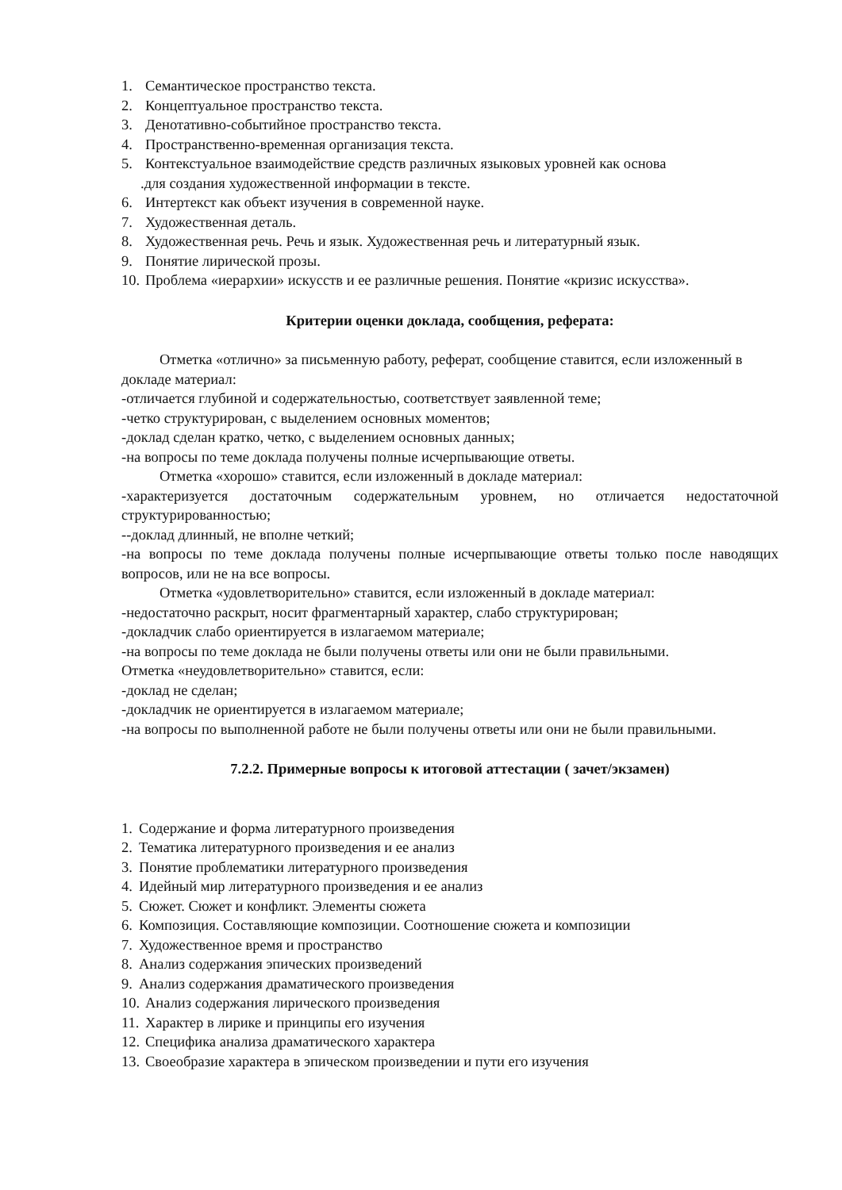1. Семантическое пространство текста.
2. Концептуальное пространство текста.
3. Денотативно-событийное пространство текста.
4. Пространственно-временная организация текста.
5. Контекстуальное взаимодействие средств различных языковых уровней как основа
.для создания художественной информации в тексте.
6. Интертекст как объект изучения в современной науке.
7. Художественная деталь.
8. Художественная речь. Речь и язык. Художественная речь и литературный язык.
9. Понятие лирической прозы.
10. Проблема «иерархии» искусств и ее различные решения. Понятие «кризис искусства».
Критерии оценки доклада, сообщения, реферата:
Отметка «отлично» за письменную работу, реферат, сообщение ставится, если изложенный в докладе материал:
-отличается глубиной и содержательностью, соответствует заявленной теме;
-четко структурирован, с выделением основных моментов;
-доклад сделан кратко, четко, с выделением основных данных;
-на вопросы по теме доклада получены полные исчерпывающие ответы.
Отметка «хорошо» ставится, если изложенный в докладе материал:
-характеризуется достаточным содержательным уровнем, но отличается недостаточной структурированностью;
--доклад длинный, не вполне четкий;
-на вопросы по теме доклада получены полные исчерпывающие ответы только после наводящих вопросов, или не на все вопросы.
Отметка «удовлетворительно» ставится, если изложенный в докладе материал:
-недостаточно раскрыт, носит фрагментарный характер, слабо структурирован;
-докладчик слабо ориентируется в излагаемом материале;
-на вопросы по теме доклада не были получены ответы или они не были правильными.
Отметка «неудовлетворительно» ставится, если:
-доклад не сделан;
-докладчик не ориентируется в излагаемом материале;
-на вопросы по выполненной работе не были получены ответы или они не были правильными.
7.2.2. Примерные вопросы к итоговой аттестации ( зачет/экзамен)
1. Содержание и форма литературного произведения
2. Тематика литературного произведения и ее анализ
3. Понятие проблематики литературного произведения
4. Идейный мир литературного произведения и ее анализ
5. Сюжет. Сюжет и конфликт. Элементы сюжета
6. Композиция. Составляющие композиции. Соотношение сюжета и композиции
7. Художественное время и пространство
8. Анализ содержания эпических произведений
9. Анализ содержания драматического произведения
10. Анализ содержания лирического произведения
11. Характер в лирике и принципы его изучения
12. Специфика анализа драматического характера
13. Своеобразие характера в эпическом произведении и пути его изучения